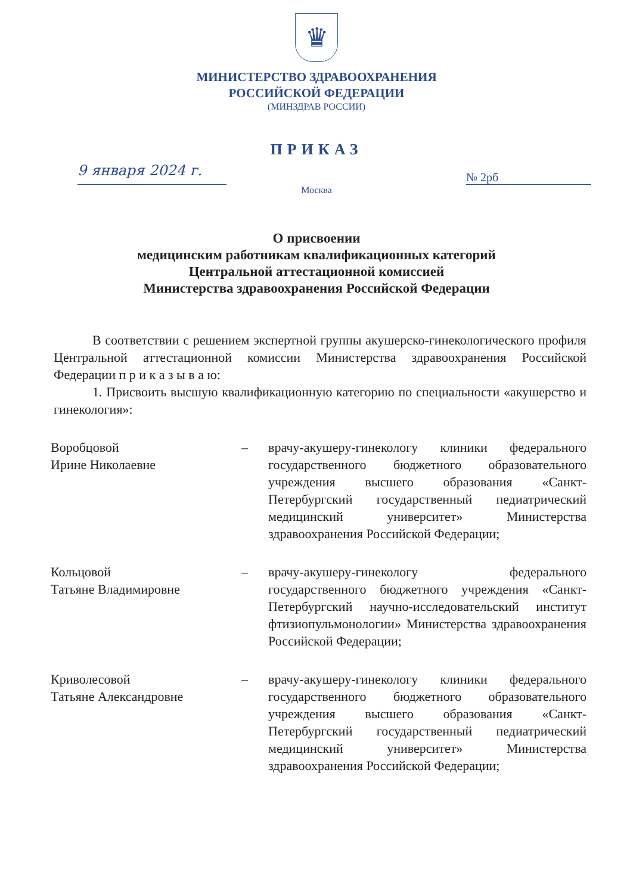♛
МИНИСТЕРСТВО ЗДРАВООХРАНЕНИЯ
РОССИЙСКОЙ ФЕДЕРАЦИИ
(МИНЗДРАВ РОССИИ)
ПРИКАЗ
9 января 2024 г.
№ 2рб
Москва
О присвоении
медицинским работникам квалификационных категорий
Центральной аттестационной комиссией
Министерства здравоохранения Российской Федерации
В соответствии с решением экспертной группы акушерско-гинекологического профиля Центральной аттестационной комиссии Министерства здравоохранения Российской Федерации п р и к а з ы в а ю:
1. Присвоить высшую квалификационную категорию по специальности «акушерство и гинекология»:
Воробцовой
Ирине Николаевне
– врачу-акушеру-гинекологу клиники федерального государственного бюджетного образовательного учреждения высшего образования «Санкт-Петербургский государственный педиатрический медицинский университет» Министерства здравоохранения Российской Федерации;
Кольцовой
Татьяне Владимировне
– врачу-акушеру-гинекологу федерального государственного бюджетного учреждения «Санкт-Петербургский научно-исследовательский институт фтизиопульмонологии» Министерства здравоохранения Российской Федерации;
Криволесовой
Татьяне Александровне
– врачу-акушеру-гинекологу клиники федерального государственного бюджетного образовательного учреждения высшего образования «Санкт-Петербургский государственный педиатрический медицинский университет» Министерства здравоохранения Российской Федерации;